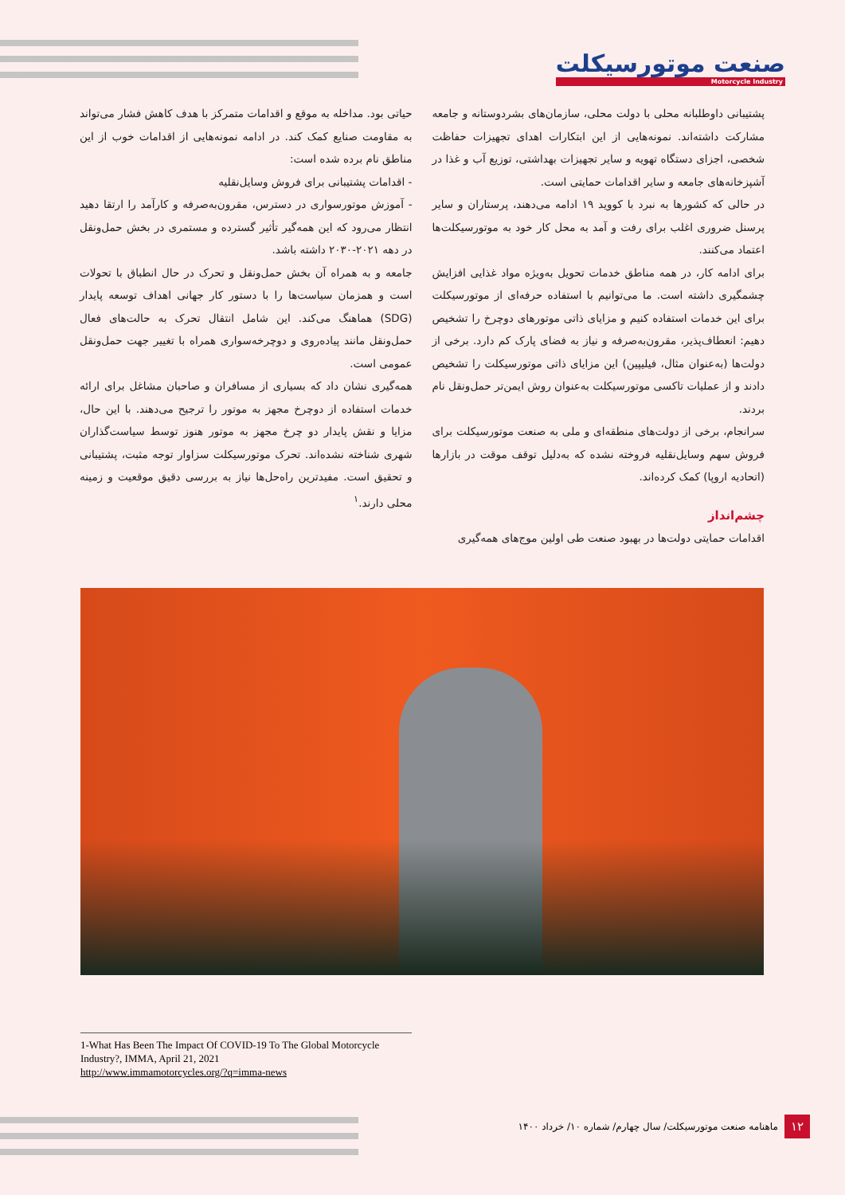صنعت موتورسیکلت
Motorcycle Industry
پشتیبانی داوطلبانه محلی با دولت محلی، سازمان‌های بشردوستانه و جامعه مشارکت داشته‌اند. نمونه‌هایی از این ابتکارات اهدای تجهیزات حفاظت شخصی، اجزای دستگاه تهویه و سایر تجهیزات بهداشتی، توزیع آب و غذا در آشپزخانه‌های جامعه و سایر اقدامات حمایتی است.
در حالی که کشورها به نبرد با کووید ۱۹ ادامه می‌دهند، پرستاران و سایر پرسنل ضروری اغلب برای رفت و آمد به محل کار خود به موتورسیکلت‌ها اعتماد می‌کنند.
برای ادامه کار، در همه مناطق خدمات تحویل به‌ویژه مواد غذایی افزایش چشمگیری داشته است. ما می‌توانیم با استفاده حرفه‌ای از موتورسیکلت برای این خدمات استفاده کنیم و مزایای ذاتی موتورهای دوچرخ را تشخیص دهیم: انعطاف‌پذیر، مقرون‌به‌صرفه و نیاز به فضای پارک کم دارد. برخی از دولت‌ها (به‌عنوان مثال، فیلیپین) این مزایای ذاتی موتورسیکلت را تشخیص دادند و از عملیات تاکسی موتورسیکلت به‌عنوان روش ایمن‌تر حمل‌ونقل نام بردند.
سرانجام، برخی از دولت‌های منطقه‌ای و ملی به صنعت موتورسیکلت برای فروش سهم وسایل‌نقلیه فروخته نشده که به‌دلیل توقف موقت در بازارها (اتحادیه اروپا) کمک کرده‌اند.
چشم‌انداز
اقدامات حمایتی دولت‌ها در بهبود صنعت طی اولین موج‌های همه‌گیری
حیاتی بود. مداخله به موقع و اقدامات متمرکز با هدف کاهش فشار می‌تواند به مقاومت صنایع کمک کند. در ادامه نمونه‌هایی از اقدامات خوب از این مناطق نام برده شده است:
- اقدامات پشتیبانی برای فروش وسایل‌نقلیه
- آموزش موتورسواری در دسترس، مقرون‌به‌صرفه و کارآمد را ارتقا دهید انتظار می‌رود که این همه‌گیر تأثیر گسترده و مستمری در بخش حمل‌ونقل در دهه ۲۰۲۱-۲۰۳۰ داشته باشد.
جامعه و به همراه آن بخش حمل‌ونقل و تحرک در حال انطباق با تحولات است و همزمان سیاست‌ها را با دستور کار جهانی اهداف توسعه پایدار (SDG) هماهنگ می‌کند. این شامل انتقال تحرک به حالت‌های فعال حمل‌ونقل مانند پیاده‌روی و دوچرخه‌سواری همراه با تغییر جهت حمل‌ونقل عمومی است.
همه‌گیری نشان داد که بسیاری از مسافران و صاحبان مشاغل برای ارائه خدمات استفاده از دوچرخ مجهز به موتور را ترجیح می‌دهند. با این حال، مزایا و نقش پایدار دو چرخ مجهز به موتور هنوز توسط سیاست‌گذاران شهری شناخته نشده‌اند. تحرک موتورسیکلت سزاوار توجه مثبت، پشتیبانی و تحقیق است. مفیدترین راه‌حل‌ها نیاز به بررسی دقیق موقعیت و زمینه محلی دارند.<sup>۱</sup>
1-What Has Been The Impact Of COVID-19 To The Global Motorcycle Industry?, IMMA, April 21, 2021
http://www.immamotorcycles.org/?q=imma-news
۱۲ ماهنامه صنعت موتورسیکلت/ سال چهارم/ شماره ۱۰/ خرداد ۱۴۰۰